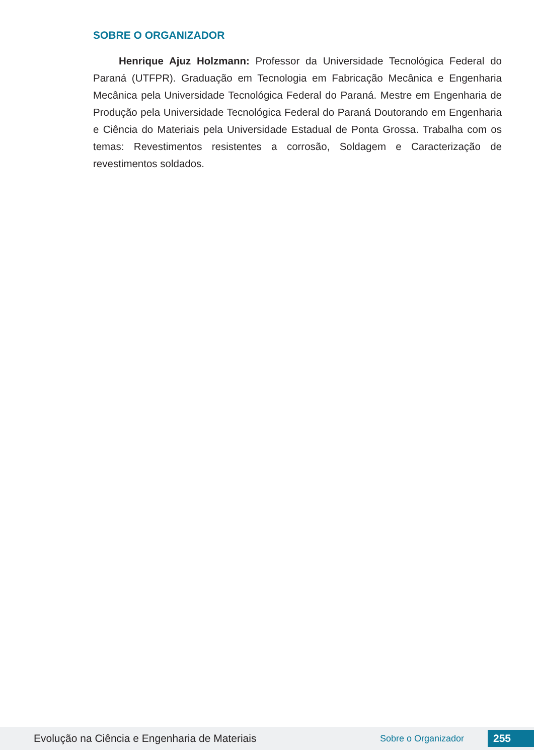SOBRE O ORGANIZADOR
Henrique Ajuz Holzmann: Professor da Universidade Tecnológica Federal do Paraná (UTFPR). Graduação em Tecnologia em Fabricação Mecânica e Engenharia Mecânica pela Universidade Tecnológica Federal do Paraná. Mestre em Engenharia de Produção pela Universidade Tecnológica Federal do Paraná Doutorando em Engenharia e Ciência do Materiais pela Universidade Estadual de Ponta Grossa. Trabalha com os temas: Revestimentos resistentes a corrosão, Soldagem e Caracterização de revestimentos soldados.
Evolução na Ciência e Engenharia de Materiais Sobre o Organizador 255